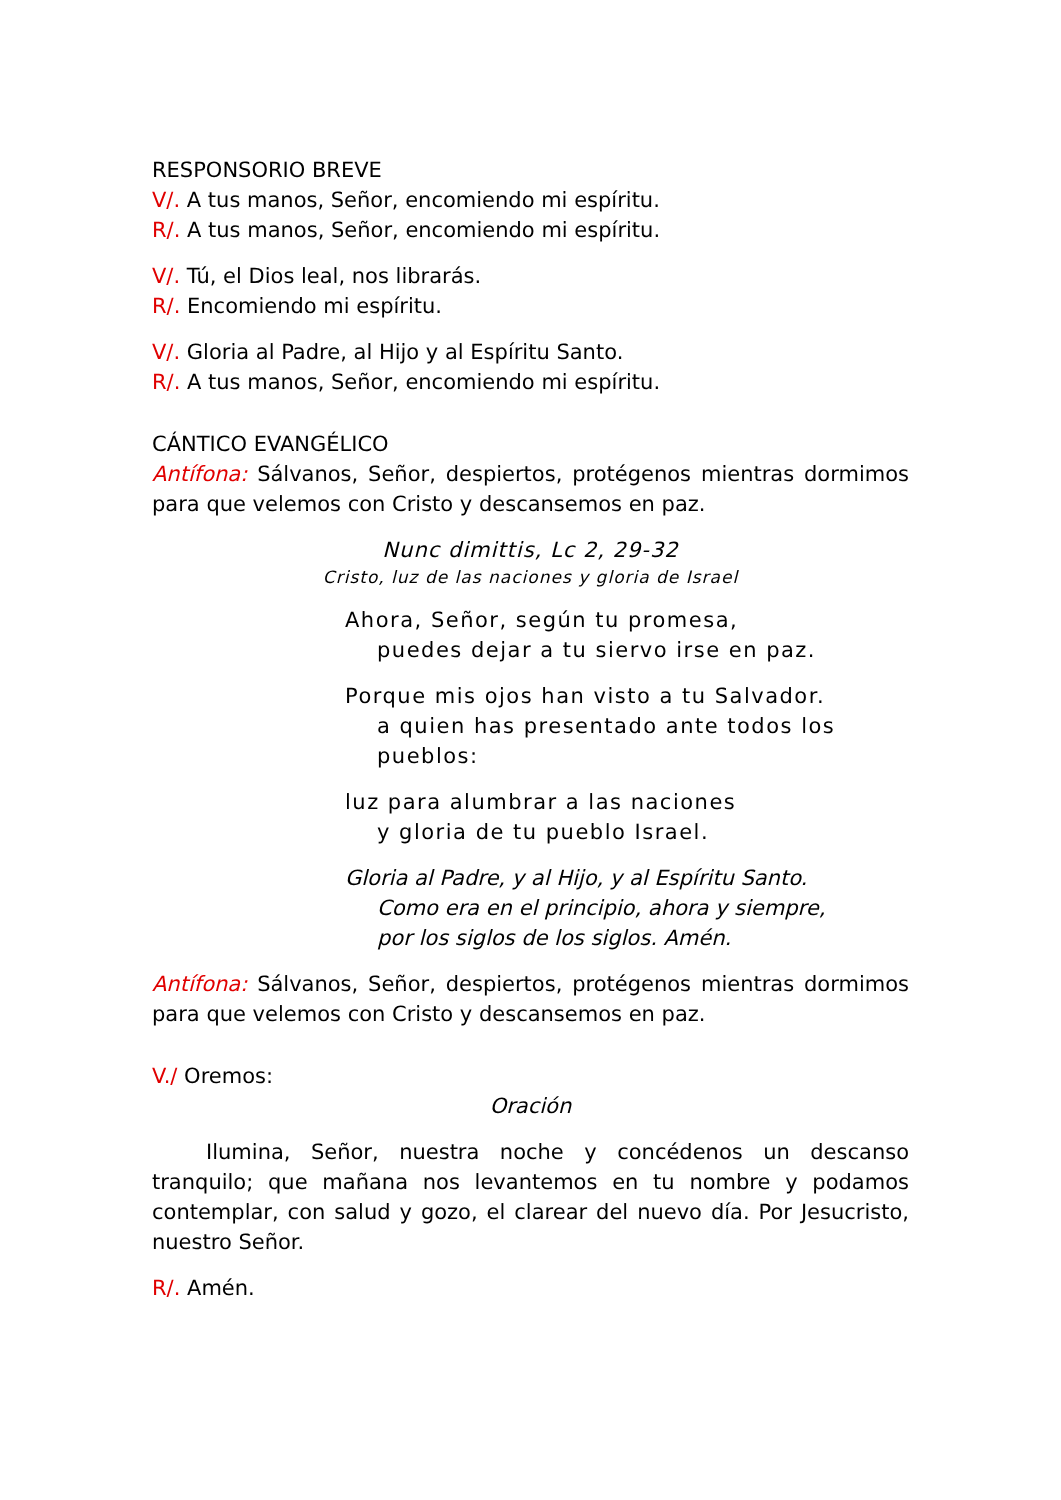RESPONSORIO BREVE
V/. A tus manos, Señor, encomiendo mi espíritu.
R/. A tus manos, Señor, encomiendo mi espíritu.
V/. Tú, el Dios leal, nos librarás.
R/. Encomiendo mi espíritu.
V/. Gloria al Padre, al Hijo y al Espíritu Santo.
R/. A tus manos, Señor, encomiendo mi espíritu.
CÁNTICO EVANGÉLICO
Antífona: Sálvanos, Señor, despiertos, protégenos mientras dormimos para que velemos con Cristo y descansemos en paz.
Nunc dimittis, Lc 2, 29-32
Cristo, luz de las naciones y gloria de Israel
Ahora, Señor, según tu promesa,
puedes dejar a tu siervo irse en paz.
Porque mis ojos han visto a tu Salvador.
a quien has presentado ante todos los
pueblos:
luz para alumbrar a las naciones
y gloria de tu pueblo Israel.
Gloria al Padre, y al Hijo, y al Espíritu Santo.
Como era en el principio, ahora y siempre,
por los siglos de los siglos. Amén.
Antífona: Sálvanos, Señor, despiertos, protégenos mientras dormimos para que velemos con Cristo y descansemos en paz.
V./ Oremos:
Oración
Ilumina, Señor, nuestra noche y concédenos un descanso tranquilo; que mañana nos levantemos en tu nombre y podamos contemplar, con salud y gozo, el clarear del nuevo día. Por Jesucristo, nuestro Señor.
R/. Amén.